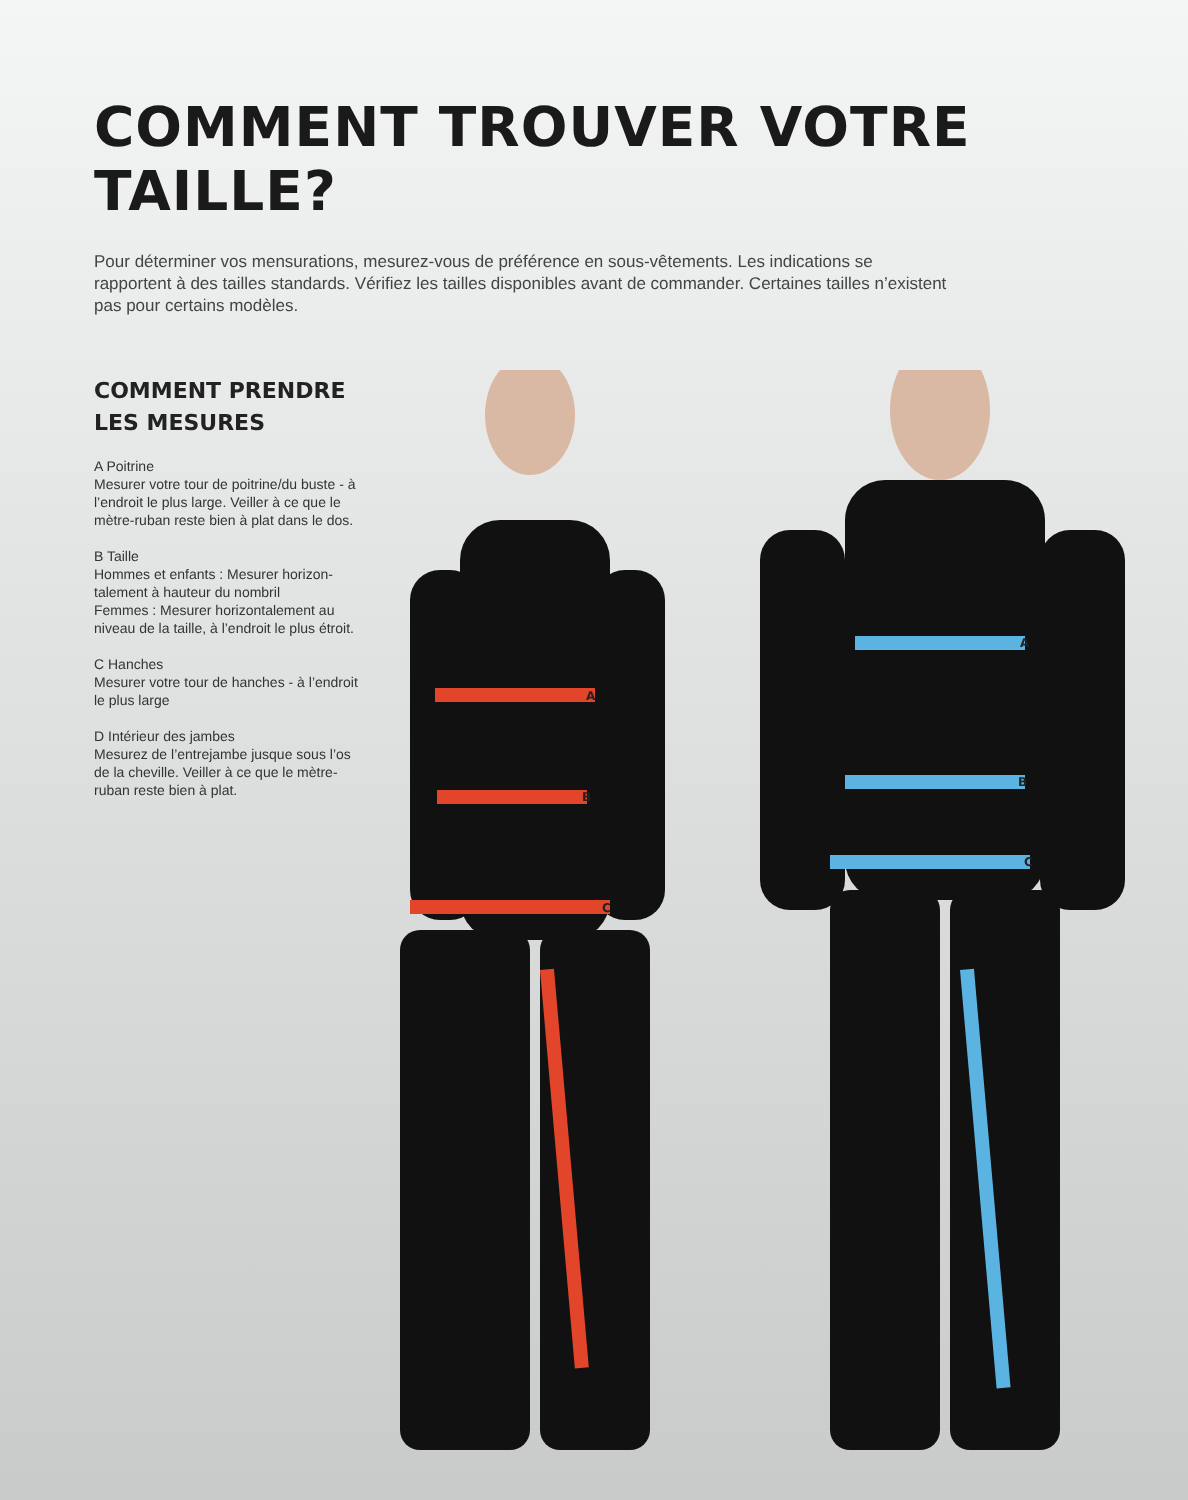A
B
C
A
B
C
COMMENT TROUVER VOTRE TAILLE?
Pour déterminer vos mensurations, mesurez-vous de préférence en sous-vêtements. Les indications se rapportent à des tailles standards. Vérifiez les tailles disponibles avant de commander. Certaines tailles n’existent pas pour certains modèles.
COMMENT PRENDRE
LES MESURES
A Poitrine
Mesurer votre tour de poitrine/du buste - à l’endroit le plus large. Veiller à ce que le mètre-ruban reste bien à plat dans le dos.
B Taille
Hommes et enfants : Mesurer horizon-talement à hauteur du nombril
Femmes : Mesurer horizontalement au niveau de la taille, à l’endroit le plus étroit.
C Hanches
Mesurer votre tour de hanches - à l’endroit le plus large
D Intérieur des jambes
Mesurez de l’entrejambe jusque sous l’os de la cheville. Veiller à ce que le mètre-ruban reste bien à plat.